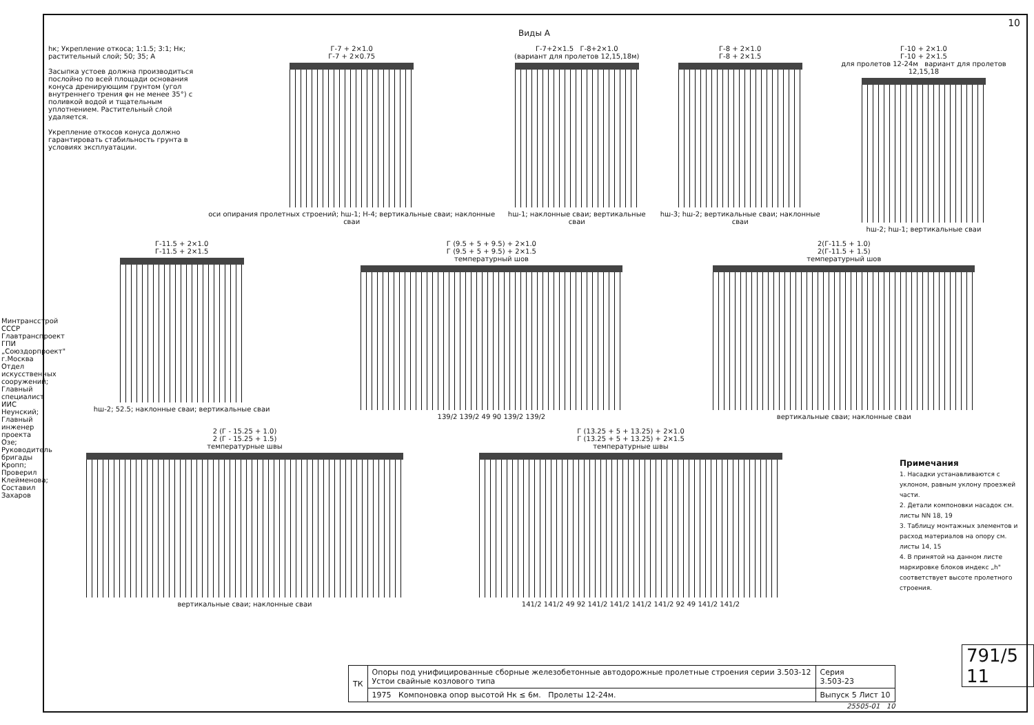Минтрансстрой СССР Главтранспроект ГПИ „Союздорпроект" г.Москва Отдел искусственных сооружений; Главный специалист ИИС Неунский; Главный инженер проекта Озе; Руководитель бригады Кропп; Проверил Клейменова; Составил Захаров
10
Виды А
hк; Укрепление откоса; 1:1.5; 3:1; Нк; растительный слой; 50; 35; A
Засыпка устоев должна производиться послойно по всей площади основания конуса дренирующим грунтом (угол внутреннего трения φн не менее 35°) с поливкой водой и тщательным уплотнением. Растительный слой удаляется.
Укрепление откосов конуса должно гарантировать стабильность грунта в условиях эксплуатации.
Г-7 + 2×1.0
Г-7 + 2×0.75
оси опирания пролетных строений; hш-1; Н-4; вертикальные сваи; наклонные сваи
Г-7+2×1.5 Г-8+2×1.0
(вариант для пролетов 12,15,18м)
hш-1; наклонные сваи; вертикальные сваи
Г-8 + 2×1.0
Г-8 + 2×1.5
hш-3; hш-2; вертикальные сваи; наклонные сваи
Г-10 + 2×1.0
Г-10 + 2×1.5
для пролетов 12-24м вариант для пролетов 12,15,18
hш-2; hш-1; вертикальные сваи
Г-11.5 + 2×1.0
Г-11.5 + 2×1.5
hш-2; 52.5; наклонные сваи; вертикальные сваи
Г (9.5 + 5 + 9.5) + 2×1.0
Г (9.5 + 5 + 9.5) + 2×1.5
температурный шов
139/2 139/2 49 90 139/2 139/2
2(Г-11.5 + 1.0)
2(Г-11.5 + 1.5)
температурный шов
вертикальные сваи; наклонные сваи
2 (Г - 15.25 + 1.0)
2 (Г - 15.25 + 1.5)
температурные швы
вертикальные сваи; наклонные сваи
Г (13.25 + 5 + 13.25) + 2×1.0
Г (13.25 + 5 + 13.25) + 2×1.5
температурные швы
141/2 141/2 49 92 141/2 141/2 141/2 141/2 92 49 141/2 141/2
Примечания
1. Насадки устанавливаются с уклоном, равным уклону проезжей части.
2. Детали компоновки насадок см. листы NN 18, 19
3. Таблицу монтажных элементов и расход материалов на опору см. листы 14, 15
4. В принятой на данном листе маркировке блоков индекс „h" соответствует высоте пролетного строения.
791/5 11
| ТК | Опоры под унифицированные сборные железобетонные автодорожные пролетные строения серии 3.503-12 Устои свайные козлового типа | Серия 3.503-23 |
| | 1975 Компоновка опор высотой Нк ≤ 6м. Пролеты 12-24м. | Выпуск 5 Лист 10 |
25505-01 10